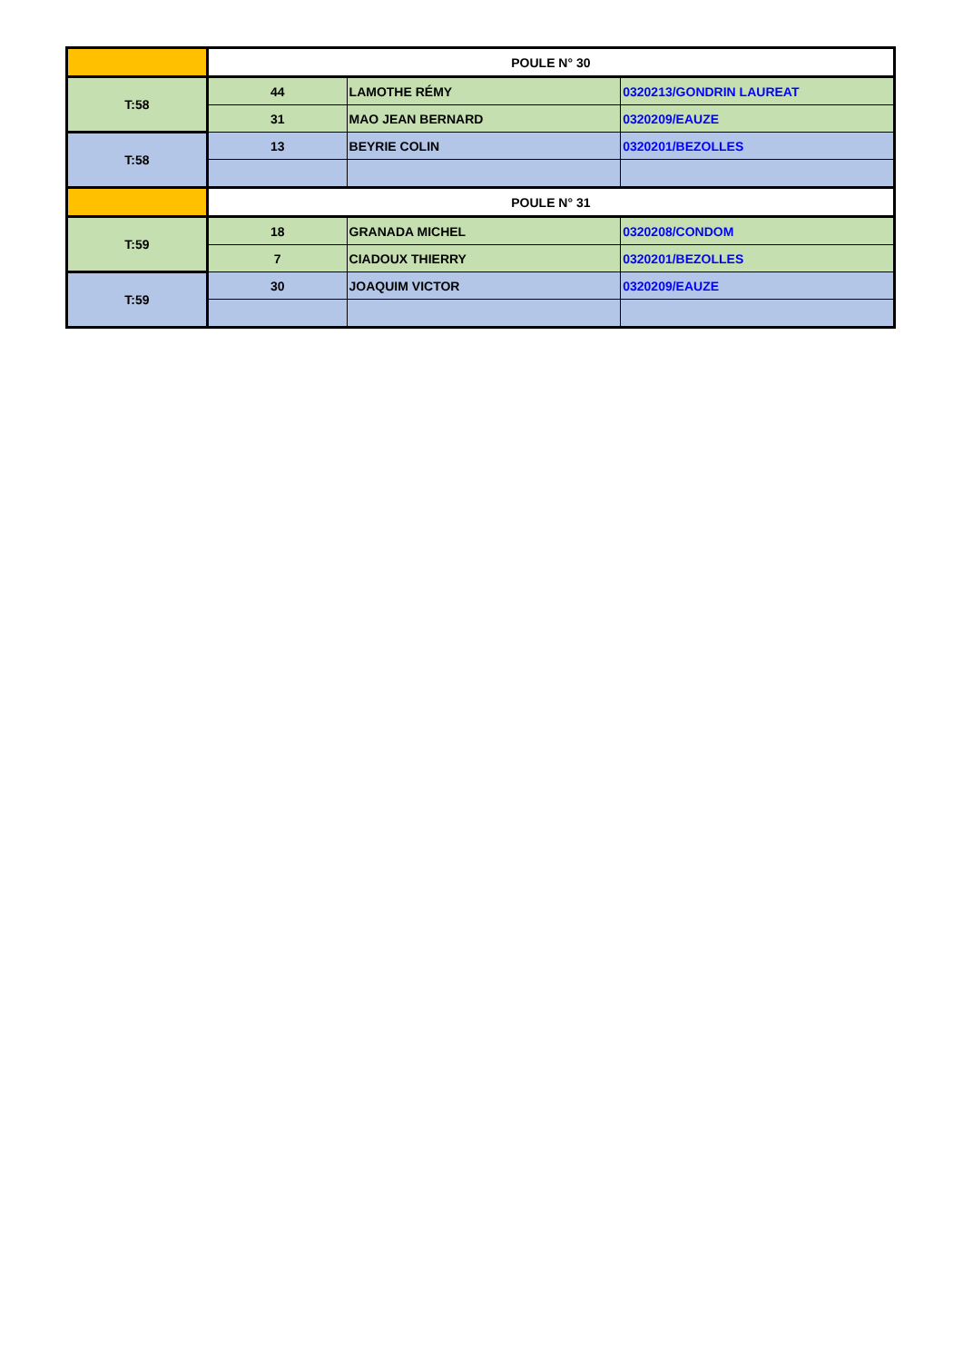| | POULE N° 30 | | |
| T:58 | 44 | LAMOTHE RÉMY | 0320213/GONDRIN LAUREAT |
| | 31 | MAO JEAN BERNARD | 0320209/EAUZE |
| T:58 | 13 | BEYRIE COLIN | 0320201/BEZOLLES |
| | POULE N° 31 | | |
| T:59 | 18 | GRANADA MICHEL | 0320208/CONDOM |
| | 7 | CIADOUX THIERRY | 0320201/BEZOLLES |
| T:59 | 30 | JOAQUIM VICTOR | 0320209/EAUZE |